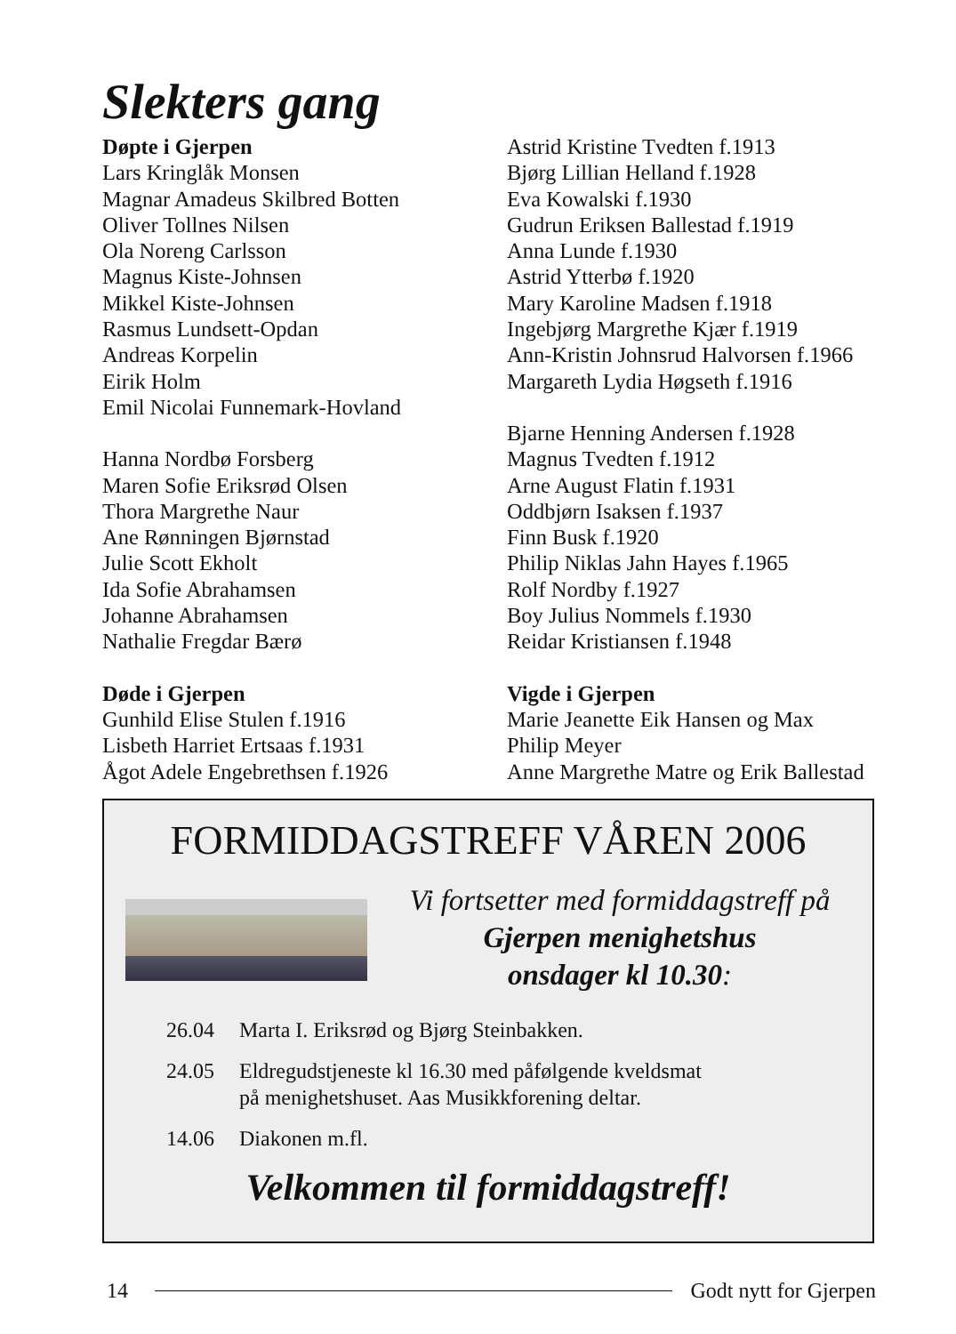Slekters gang
Døpte i Gjerpen
Lars Kringlåk Monsen
Magnar Amadeus Skilbred Botten
Oliver Tollnes Nilsen
Ola Noreng Carlsson
Magnus Kiste-Johnsen
Mikkel Kiste-Johnsen
Rasmus Lundsett-Opdan
Andreas Korpelin
Eirik Holm
Emil Nicolai Funnemark-Hovland
Hanna Nordbø Forsberg
Maren Sofie Eriksrød Olsen
Thora Margrethe Naur
Ane Rønningen Bjørnstad
Julie Scott Ekholt
Ida Sofie Abrahamsen
Johanne Abrahamsen
Nathalie Fregdar Bærø
Døde i Gjerpen
Gunhild Elise Stulen f.1916
Lisbeth Harriet Ertsaas f.1931
Ågot Adele Engebrethsen f.1926
Astrid Kristine Tvedten f.1913
Bjørg Lillian Helland f.1928
Eva Kowalski f.1930
Gudrun Eriksen Ballestad f.1919
Anna Lunde f.1930
Astrid Ytterbø f.1920
Mary Karoline Madsen f.1918
Ingebjørg Margrethe Kjær f.1919
Ann-Kristin Johnsrud Halvorsen f.1966
Margareth Lydia Høgseth f.1916
Bjarne Henning Andersen f.1928
Magnus Tvedten f.1912
Arne August Flatin f.1931
Oddbjørn Isaksen f.1937
Finn Busk f.1920
Philip Niklas Jahn Hayes f.1965
Rolf Nordby f.1927
Boy Julius Nommels f.1930
Reidar Kristiansen f.1948
Vigde i Gjerpen
Marie Jeanette Eik Hansen og Max
Philip Meyer
Anne Margrethe Matre og Erik Ballestad
FORMIDDAGSTREFF VÅREN 2006
Vi fortsetter med formiddagstreff på
Gjerpen menighetshus
onsdager kl 10.30:
26.04 Marta I. Eriksrød og Bjørg Steinbakken.
24.05 Eldregudstjeneste kl 16.30 med påfølgende kveldsmat
på menighetshuset. Aas Musikkforening deltar.
14.06 Diakonen m.fl.
Velkommen til formiddagstreff!
14 Godt nytt for Gjerpen